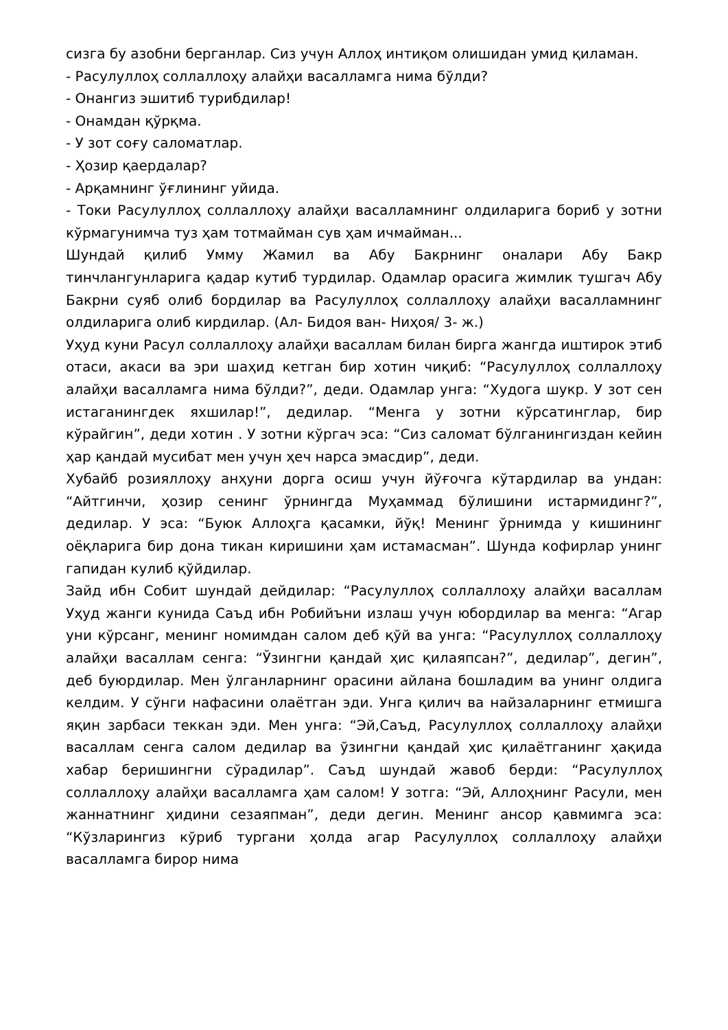сизга бу азобни берганлар. Сиз учун Аллоҳ интиқом олишидан умид қиламан.
- Расулуллоҳ соллаллоҳу алайҳи васалламга нима бўлди?
- Онангиз эшитиб турибдилар!
- Онамдан қўрқма.
- У зот соғу саломатлар.
- Ҳозир қаердалар?
- Арқамнинг ўғлининг уйида.
- Токи Расулуллоҳ соллаллоҳу алайҳи васалламнинг олдиларига бориб у зотни кўрмагунимча туз ҳам тотмайман сув ҳам ичмайман...
Шундай қилиб Умму Жамил ва Абу Бакрнинг оналари Абу Бакр тинчлангунларига қадар кутиб турдилар. Одамлар орасига жимлик тушгач Абу Бакрни суяб олиб бордилар ва Расулуллоҳ соллаллоҳу алайҳи васалламнинг олдиларига олиб кирдилар. (Ал- Бидоя ван- Ниҳоя/ 3- ж.)
Уҳуд куни Расул соллаллоҳу алайҳи васаллам билан бирга жангда иштирок этиб отаси, акаси ва эри шаҳид кетган бир хотин чиқиб: “Расулуллоҳ соллаллоҳу алайҳи васалламга нима бўлди?”, деди. Одамлар унга: “Худога шукр. У зот сен истаганингдек яхшилар!”, дедилар. “Менга у зотни кўрсатинглар, бир кўрайгин”, деди хотин . У зотни кўргач эса: “Сиз саломат бўлганингиздан кейин ҳар қандай мусибат мен учун ҳеч нарса эмасдир”, деди.
Хубайб розияллоҳу анҳуни дорга осиш учун йўғочга кўтардилар ва ундан: “Айтгинчи, ҳозир сенинг ўрнингда Муҳаммад бўлишини истармидинг?”, дедилар. У эса: “Буюк Аллоҳга қасамки, йўқ! Менинг ўрнимда у кишининг оёқларига бир дона тикан киришини ҳам истамасман”. Шунда кофирлар унинг гапидан кулиб қўйдилар.
Зайд ибн Собит шундай дейдилар: “Расулуллоҳ соллаллоҳу алайҳи васаллам Уҳуд жанги кунида Саъд ибн Робийъни излаш учун юбордилар ва менга: “Агар уни кўрсанг, менинг номимдан салом деб қўй ва унга: “Расулуллоҳ соллаллоҳу алайҳи васаллам сенга: “Ўзингни қандай ҳис қилаяпсан?”, дедилар”, дегин”, деб буюрдилар. Мен ўлганларнинг орасини айлана бошладим ва унинг олдига келдим. У сўнги нафасини олаётган эди. Унга қилич ва найзаларнинг етмишга яқин зарбаси теккан эди. Мен унга: “Эй,Саъд, Расулуллоҳ соллаллоҳу алайҳи васаллам сенга салом дедилар ва ўзингни қандай ҳис қилаётганинг ҳақида хабар беришингни сўрадилар”. Саъд шундай жавоб берди: “Расулуллоҳ соллаллоҳу алайҳи васалламга ҳам салом! У зотга: “Эй, Аллоҳнинг Расули, мен жаннатнинг ҳидини сезаяпман”, деди дегин. Менинг ансор қавмимга эса: “Кўзларингиз кўриб тургани ҳолда агар Расулуллоҳ соллаллоҳу алайҳи васалламга бирор нима